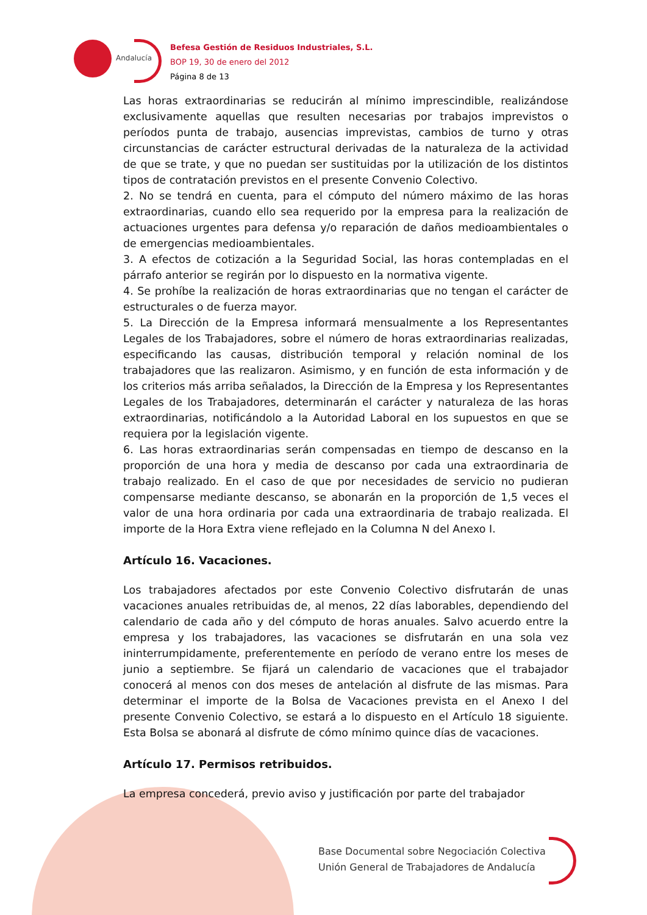Andalucía
Befesa Gestión de Residuos Industriales, S.L.
BOP 19, 30 de enero del 2012
Página 8 de 13
Las horas extraordinarias se reducirán al mínimo imprescindible, realizándose exclusivamente aquellas que resulten necesarias por trabajos imprevistos o períodos punta de trabajo, ausencias imprevistas, cambios de turno y otras circunstancias de carácter estructural derivadas de la naturaleza de la actividad de que se trate, y que no puedan ser sustituidas por la utilización de los distintos tipos de contratación previstos en el presente Convenio Colectivo.
2. No se tendrá en cuenta, para el cómputo del número máximo de las horas extraordinarias, cuando ello sea requerido por la empresa para la realización de actuaciones urgentes para defensa y/o reparación de daños medioambientales o de emergencias medioambientales.
3. A efectos de cotización a la Seguridad Social, las horas contempladas en el párrafo anterior se regirán por lo dispuesto en la normativa vigente.
4. Se prohíbe la realización de horas extraordinarias que no tengan el carácter de estructurales o de fuerza mayor.
5. La Dirección de la Empresa informará mensualmente a los Representantes Legales de los Trabajadores, sobre el número de horas extraordinarias realizadas, especificando las causas, distribución temporal y relación nominal de los trabajadores que las realizaron. Asimismo, y en función de esta información y de los criterios más arriba señalados, la Dirección de la Empresa y los Representantes Legales de los Trabajadores, determinarán el carácter y naturaleza de las horas extraordinarias, notificándolo a la Autoridad Laboral en los supuestos en que se requiera por la legislación vigente.
6. Las horas extraordinarias serán compensadas en tiempo de descanso en la proporción de una hora y media de descanso por cada una extraordinaria de trabajo realizado. En el caso de que por necesidades de servicio no pudieran compensarse mediante descanso, se abonarán en la proporción de 1,5 veces el valor de una hora ordinaria por cada una extraordinaria de trabajo realizada. El importe de la Hora Extra viene reflejado en la Columna N del Anexo I.
Artículo 16. Vacaciones.
Los trabajadores afectados por este Convenio Colectivo disfrutarán de unas vacaciones anuales retribuidas de, al menos, 22 días laborables, dependiendo del calendario de cada año y del cómputo de horas anuales. Salvo acuerdo entre la empresa y los trabajadores, las vacaciones se disfrutarán en una sola vez ininterrumpidamente, preferentemente en período de verano entre los meses de junio a septiembre. Se fijará un calendario de vacaciones que el trabajador conocerá al menos con dos meses de antelación al disfrute de las mismas. Para determinar el importe de la Bolsa de Vacaciones prevista en el Anexo I del presente Convenio Colectivo, se estará a lo dispuesto en el Artículo 18 siguiente. Esta Bolsa se abonará al disfrute de cómo mínimo quince días de vacaciones.
Artículo 17. Permisos retribuidos.
La empresa concederá, previo aviso y justificación por parte del trabajador
Base Documental sobre Negociación Colectiva
Unión General de Trabajadores de Andalucía